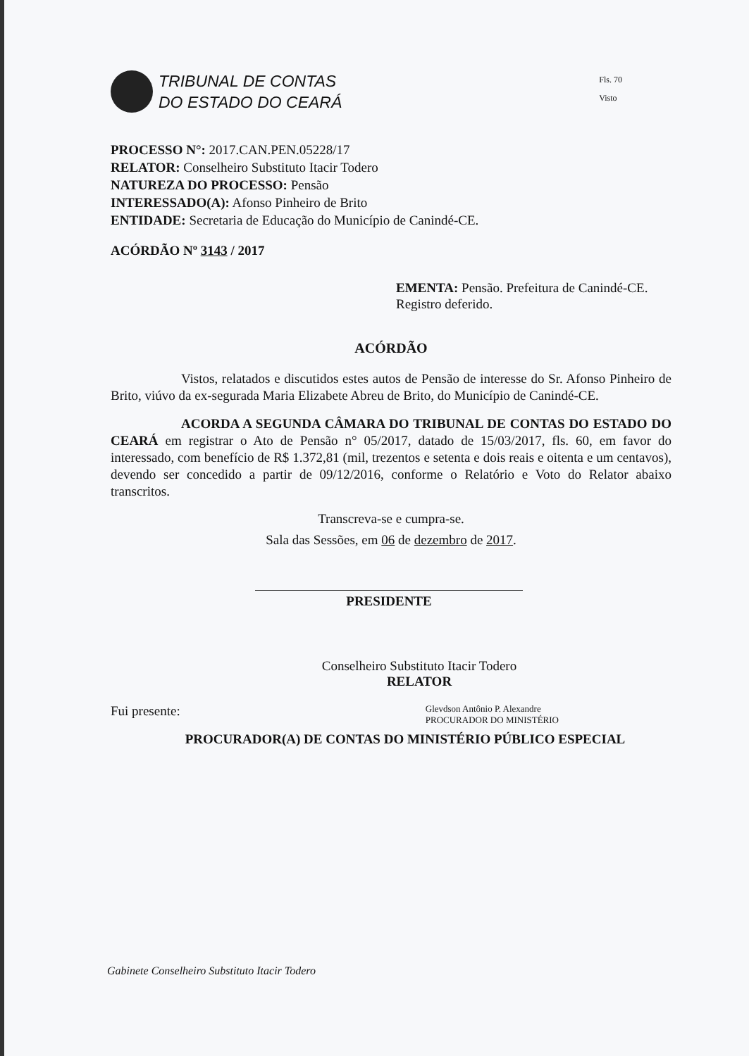TRIBUNAL DE CONTAS
DO ESTADO DO CEARÁ
Fls. 70
Visto
PROCESSO N°: 2017.CAN.PEN.05228/17
RELATOR: Conselheiro Substituto Itacir Todero
NATUREZA DO PROCESSO: Pensão
INTERESSADO(A): Afonso Pinheiro de Brito
ENTIDADE: Secretaria de Educação do Município de Canindé-CE.
ACÓRDÃO Nº 3143 / 2017
EMENTA: Pensão. Prefeitura de Canindé-CE. Registro deferido.
ACÓRDÃO
Vistos, relatados e discutidos estes autos de Pensão de interesse do Sr. Afonso Pinheiro de Brito, viúvo da ex-segurada Maria Elizabete Abreu de Brito, do Município de Canindé-CE.
ACORDA A SEGUNDA CÂMARA DO TRIBUNAL DE CONTAS DO ESTADO DO CEARÁ em registrar o Ato de Pensão n° 05/2017, datado de 15/03/2017, fls. 60, em favor do interessado, com benefício de R$ 1.372,81 (mil, trezentos e setenta e dois reais e oitenta e um centavos), devendo ser concedido a partir de 09/12/2016, conforme o Relatório e Voto do Relator abaixo transcritos.
Transcreva-se e cumpra-se.
Sala das Sessões, em 06 de dezembro de 2017.
PRESIDENTE
Conselheiro Substituto Itacir Todero
RELATOR
Fui presente: Glevdson Antônio P. Alexandre
PROCURADOR DO MINISTÉRIO
PROCURADOR(A) DE CONTAS DO MINISTÉRIO PÚBLICO ESPECIAL
Gabinete Conselheiro Substituto Itacir Todero